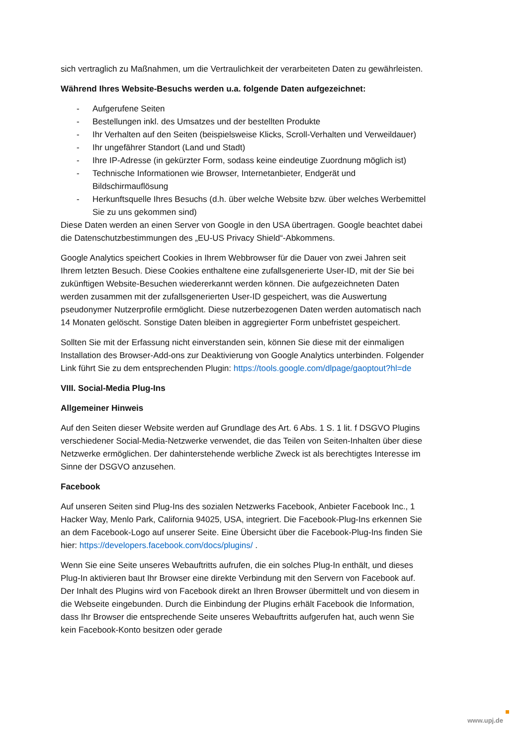sich vertraglich zu Maßnahmen, um die Vertraulichkeit der verarbeiteten Daten zu gewährleisten.
Während Ihres Website-Besuchs werden u.a. folgende Daten aufgezeichnet:
- Aufgerufene Seiten
- Bestellungen inkl. des Umsatzes und der bestellten Produkte
- Ihr Verhalten auf den Seiten (beispielsweise Klicks, Scroll-Verhalten und Verweildauer)
- Ihr ungefährer Standort (Land und Stadt)
- Ihre IP-Adresse (in gekürzter Form, sodass keine eindeutige Zuordnung möglich ist)
- Technische Informationen wie Browser, Internetanbieter, Endgerät und Bildschirmauflösung
- Herkunftsquelle Ihres Besuchs (d.h. über welche Website bzw. über welches Werbemittel Sie zu uns gekommen sind)
Diese Daten werden an einen Server von Google in den USA übertragen. Google beachtet dabei die Datenschutzbestimmungen des „EU-US Privacy Shield“-Abkommens.
Google Analytics speichert Cookies in Ihrem Webbrowser für die Dauer von zwei Jahren seit Ihrem letzten Besuch. Diese Cookies enthaltene eine zufallsgenerierte User-ID, mit der Sie bei zukünftigen Website-Besuchen wiedererkannt werden können. Die aufgezeichneten Daten werden zusammen mit der zufallsgenerierten User-ID gespeichert, was die Auswertung pseudonymer Nutzerprofile ermöglicht. Diese nutzerbezogenen Daten werden automatisch nach 14 Monaten gelöscht. Sonstige Daten bleiben in aggregierter Form unbefristet gespeichert.
Sollten Sie mit der Erfassung nicht einverstanden sein, können Sie diese mit der einmaligen Installation des Browser-Add-ons zur Deaktivierung von Google Analytics unterbinden. Folgender Link führt Sie zu dem entsprechenden Plugin: https://tools.google.com/dlpage/gaoptout?hl=de
VIII. Social-Media Plug-Ins
Allgemeiner Hinweis
Auf den Seiten dieser Website werden auf Grundlage des Art. 6 Abs. 1 S. 1 lit. f DSGVO Plugins verschiedener Social-Media-Netzwerke verwendet, die das Teilen von Seiten-Inhalten über diese Netzwerke ermöglichen. Der dahinterstehende werbliche Zweck ist als berechtigtes Interesse im Sinne der DSGVO anzusehen.
Facebook
Auf unseren Seiten sind Plug-Ins des sozialen Netzwerks Facebook, Anbieter Facebook Inc., 1 Hacker Way, Menlo Park, California 94025, USA, integriert. Die Facebook-Plug-Ins erkennen Sie an dem Facebook-Logo auf unserer Seite. Eine Übersicht über die Facebook-Plug-Ins finden Sie hier: https://developers.facebook.com/docs/plugins/ .
Wenn Sie eine Seite unseres Webauftritts aufrufen, die ein solches Plug-In enthält, und dieses Plug-In aktivieren baut Ihr Browser eine direkte Verbindung mit den Servern von Facebook auf. Der Inhalt des Plugins wird von Facebook direkt an Ihren Browser übermittelt und von diesem in die Webseite eingebunden. Durch die Einbindung der Plugins erhält Facebook die Information, dass Ihr Browser die entsprechende Seite unseres Webauftritts aufgerufen hat, auch wenn Sie kein Facebook-Konto besitzen oder gerade
www.upj.de